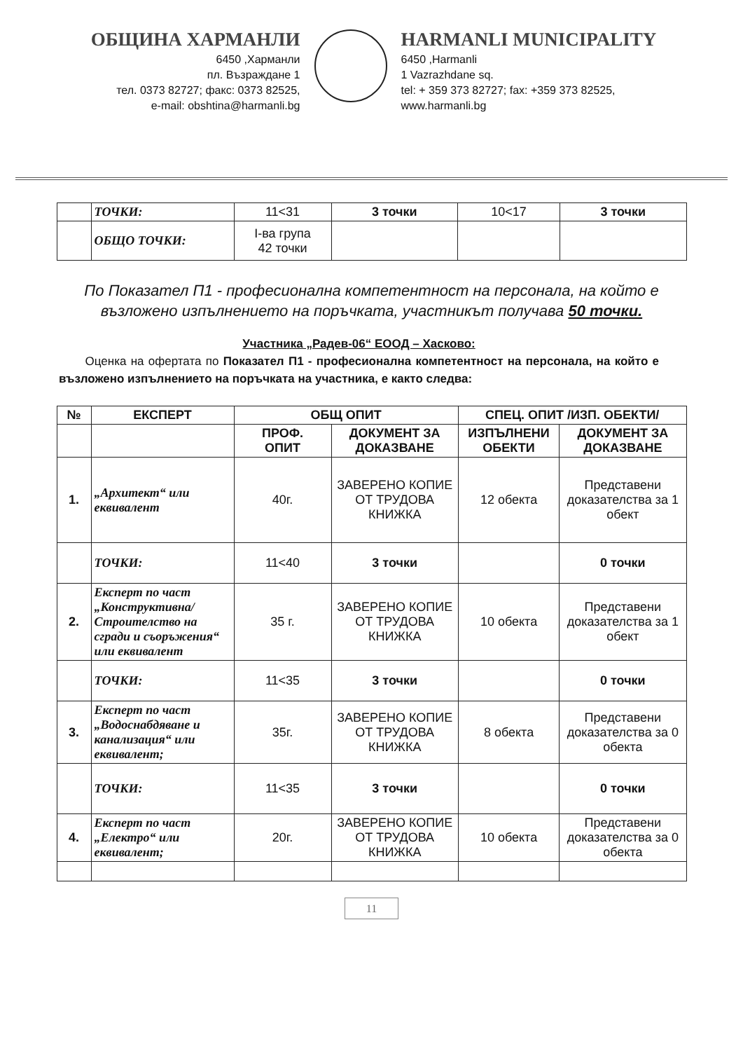ОБЩИНА ХАРМАНЛИ
6450 ,Харманли
пл. Възраждане 1
тел. 0373 82727; факс: 0373 82525,
e-mail: obshtina@harmanli.bg
HARMANLI MUNICIPALITY
6450 ,Harmanli
1 Vazrazhdane sq.
tel: + 359 373 82727; fax: +359 373 82525,
www.harmanli.bg
| | ТОЧКИ: | 11<31 | 3 точки | 10<17 | 3 точки |
| | ОБЩО ТОЧКИ: | I-ва група 42 точки | | | |
По Показател П1 - професионална компетентност на персонала, на който е възложено изпълнението на поръчката, участникът получава 50 точки.
Участника „Радев-06“ ЕООД – Хасково:
Оценка на офертата по Показател П1 - професионална компетентност на персонала, на който е възложено изпълнението на поръчката на участника, е както следва:
| № | ЕКСПЕРТ | ОБЩ ОПИТ | | СПЕЦ. ОПИТ /ИЗП. ОБЕКТИ/ | |
| --- | --- | --- | --- | --- | --- |
| | | ПРОФ. ОПИТ | ДОКУМЕНТ ЗА ДОКАЗВАНЕ | ИЗПЪЛНЕНИ ОБЕКТИ | ДОКУМЕНТ ЗА ДОКАЗВАНЕ |
| 1. | „Архитект“ или еквивалент | 40г. | ЗАВЕРЕНО КОПИЕ ОТ ТРУДОВА КНИЖКА | 12 обекта | Представени доказателства за 1 обект |
| | ТОЧКИ: | 11<40 | 3 точки | | 0 точки |
| 2. | Експерт по част „Конструктивна/Строителство на сгради и съоръжения“ или еквивалент | 35 г. | ЗАВЕРЕНО КОПИЕ ОТ ТРУДОВА КНИЖКА | 10 обекта | Представени доказателства за 1 обект |
| | ТОЧКИ: | 11<35 | 3 точки | | 0 точки |
| 3. | Експерт по част „Водоснабдяване и канализация“ или еквивалент; | 35г. | ЗАВЕРЕНО КОПИЕ ОТ ТРУДОВА КНИЖКА | 8 обекта | Представени доказателства за 0 обекта |
| | ТОЧКИ: | 11<35 | 3 точки | | 0 точки |
| 4. | Експерт по част „Електро“ или еквивалент; | 20г. | ЗАВЕРЕНО КОПИЕ ОТ ТРУДОВА КНИЖКА | 10 обекта | Представени доказателства за 0 обекта |
11